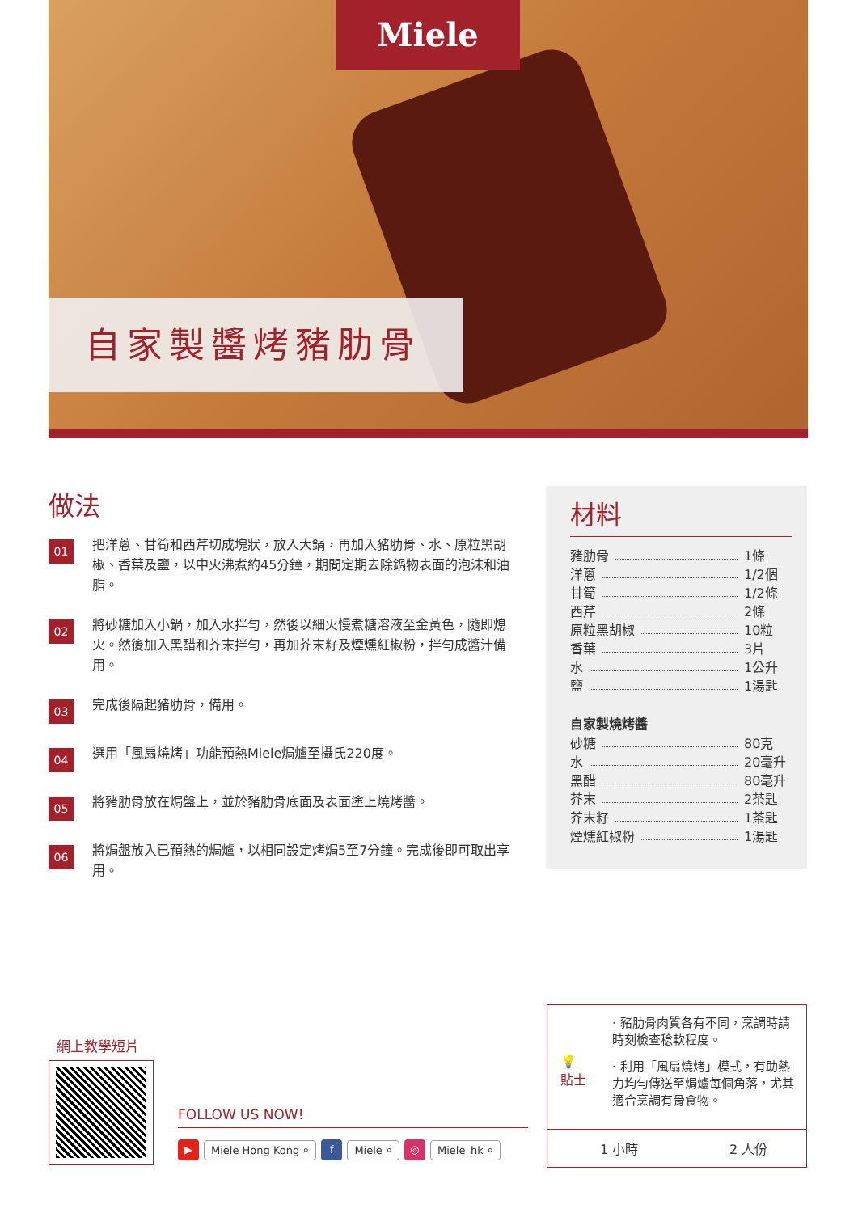Miele
自家製醬烤豬肋骨
做法
01
把洋蔥、甘筍和西芹切成塊狀，放入大鍋，再加入豬肋骨、水、原粒黑胡椒、香葉及鹽，以中火沸煮約45分鐘，期間定期去除鍋物表面的泡沫和油脂。
02
將砂糖加入小鍋，加入水拌勻，然後以細火慢煮糖溶液至金黃色，隨即熄火。然後加入黑醋和芥末拌勻，再加芥末籽及煙燻紅椒粉，拌勻成醬汁備用。
03
完成後隔起豬肋骨，備用。
04
選用「風扇燒烤」功能預熱Miele焗爐至攝氏220度。
05
將豬肋骨放在焗盤上，並於豬肋骨底面及表面塗上燒烤醬。
06
將焗盤放入已預熱的焗爐，以相同設定烤焗5至7分鐘。完成後即可取出享用。
材料
豬肋骨 1條
洋蔥 1/2個
甘筍 1/2條
西芹 2條
原粒黑胡椒 10粒
香葉 3片
水 1公升
鹽 1湯匙
自家製燒烤醬
砂糖 80克
水 20毫升
黑醋 80毫升
芥末 2茶匙
芥末籽 1茶匙
煙燻紅椒粉 1湯匙
網上教學短片
FOLLOW US NOW!
▶ Miele Hong Kong ⌕ f Miele ⌕ ◎ Miele_hk ⌕
💡
貼士
· 豬肋骨肉質各有不同，烹調時請時刻檢查稔軟程度。
· 利用「風扇燒烤」模式，有助熱力均勻傳送至焗爐每個角落，尤其適合烹調有骨食物。
1 小時 2 人份